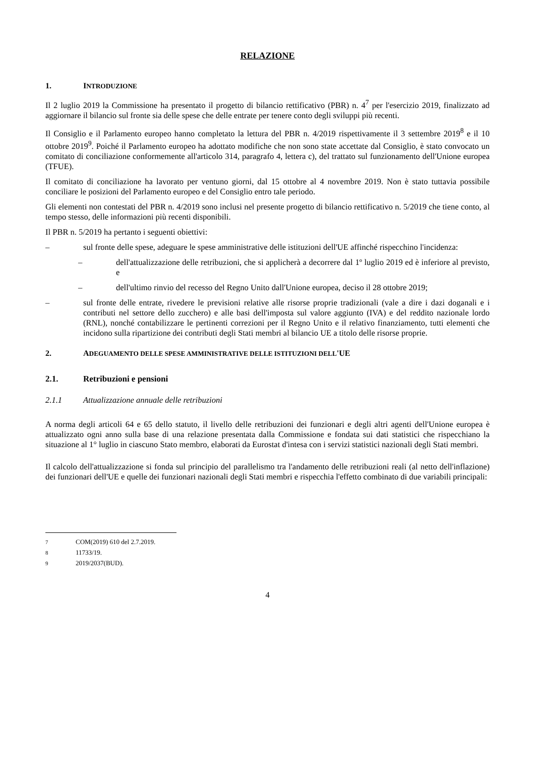RELAZIONE
1. INTRODUZIONE
Il 2 luglio 2019 la Commissione ha presentato il progetto di bilancio rettificativo (PBR) n. 4<sup>7</sup> per l'esercizio 2019, finalizzato ad aggiornare il bilancio sul fronte sia delle spese che delle entrate per tenere conto degli sviluppi più recenti.
Il Consiglio e il Parlamento europeo hanno completato la lettura del PBR n. 4/2019 rispettivamente il 3 settembre 2019<sup>8</sup> e il 10 ottobre 2019<sup>9</sup>. Poiché il Parlamento europeo ha adottato modifiche che non sono state accettate dal Consiglio, è stato convocato un comitato di conciliazione conformemente all'articolo 314, paragrafo 4, lettera c), del trattato sul funzionamento dell'Unione europea (TFUE).
Il comitato di conciliazione ha lavorato per ventuno giorni, dal 15 ottobre al 4 novembre 2019. Non è stato tuttavia possibile conciliare le posizioni del Parlamento europeo e del Consiglio entro tale periodo.
Gli elementi non contestati del PBR n. 4/2019 sono inclusi nel presente progetto di bilancio rettificativo n. 5/2019 che tiene conto, al tempo stesso, delle informazioni più recenti disponibili.
Il PBR n. 5/2019 ha pertanto i seguenti obiettivi:
– sul fronte delle spese, adeguare le spese amministrative delle istituzioni dell'UE affinché rispecchino l'incidenza:
– dell'attualizzazione delle retribuzioni, che si applicherà a decorrere dal 1º luglio 2019 ed è inferiore al previsto, e
– dell'ultimo rinvio del recesso del Regno Unito dall'Unione europea, deciso il 28 ottobre 2019;
– sul fronte delle entrate, rivedere le previsioni relative alle risorse proprie tradizionali (vale a dire i dazi doganali e i contributi nel settore dello zucchero) e alle basi dell'imposta sul valore aggiunto (IVA) e del reddito nazionale lordo (RNL), nonché contabilizzare le pertinenti correzioni per il Regno Unito e il relativo finanziamento, tutti elementi che incidono sulla ripartizione dei contributi degli Stati membri al bilancio UE a titolo delle risorse proprie.
2. ADEGUAMENTO DELLE SPESE AMMINISTRATIVE DELLE ISTITUZIONI DELL'UE
2.1. Retribuzioni e pensioni
2.1.1 Attualizzazione annuale delle retribuzioni
A norma degli articoli 64 e 65 dello statuto, il livello delle retribuzioni dei funzionari e degli altri agenti dell'Unione europea è attualizzato ogni anno sulla base di una relazione presentata dalla Commissione e fondata sui dati statistici che rispecchiano la situazione al 1° luglio in ciascuno Stato membro, elaborati da Eurostat d'intesa con i servizi statistici nazionali degli Stati membri.
Il calcolo dell'attualizzazione si fonda sul principio del parallelismo tra l'andamento delle retribuzioni reali (al netto dell'inflazione) dei funzionari dell'UE e quelle dei funzionari nazionali degli Stati membri e rispecchia l'effetto combinato di due variabili principali:
<sup>7</sup> COM(2019) 610 del 2.7.2019.
<sup>8</sup> 11733/19.
<sup>9</sup> 2019/2037(BUD).
4